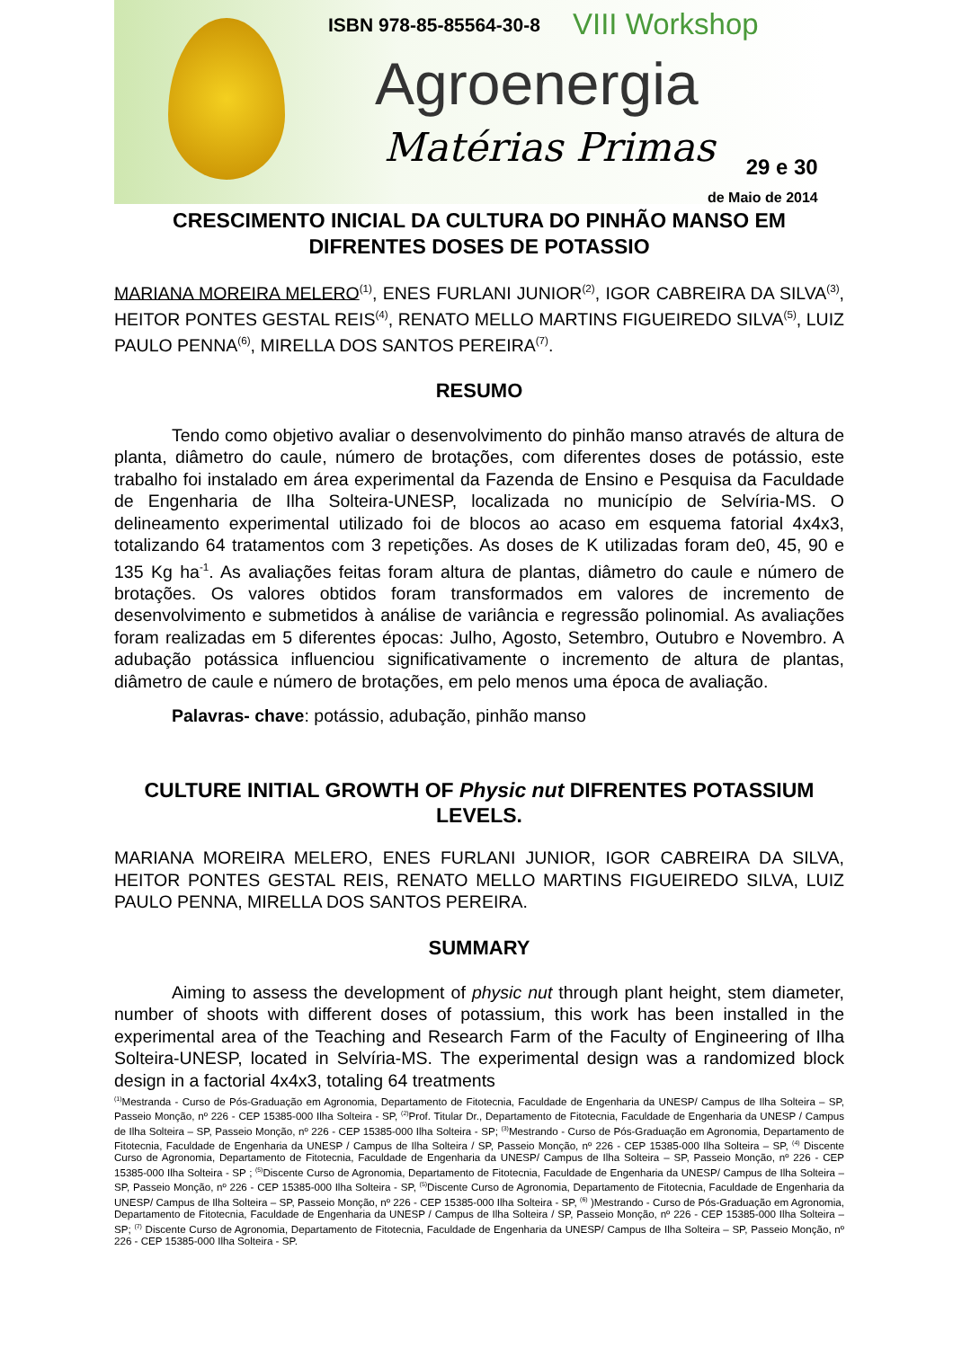ISBN 978-85-85564-30-8 VIII Workshop
Agroenergia
Matérias Primas
29 e 30
de Maio de 2014
CRESCIMENTO INICIAL DA CULTURA DO PINHÃO MANSO EM DIFRENTES DOSES DE POTASSIO
MARIANA MOREIRA MELERO<sup>(1)</sup>, ENES FURLANI JUNIOR<sup>(2)</sup>, IGOR CABREIRA DA SILVA<sup>(3)</sup>, HEITOR PONTES GESTAL REIS<sup>(4)</sup>, RENATO MELLO MARTINS FIGUEIREDO SILVA<sup>(5)</sup>, LUIZ PAULO PENNA<sup>(6)</sup>, MIRELLA DOS SANTOS PEREIRA<sup>(7)</sup>.
RESUMO
Tendo como objetivo avaliar o desenvolvimento do pinhão manso através de altura de planta, diâmetro do caule, número de brotações, com diferentes doses de potássio, este trabalho foi instalado em área experimental da Fazenda de Ensino e Pesquisa da Faculdade de Engenharia de Ilha Solteira-UNESP, localizada no município de Selvíria-MS. O delineamento experimental utilizado foi de blocos ao acaso em esquema fatorial 4x4x3, totalizando 64 tratamentos com 3 repetições. As doses de K utilizadas foram de0, 45, 90 e 135 Kg ha<sup>-1</sup>. As avaliações feitas foram altura de plantas, diâmetro do caule e número de brotações. Os valores obtidos foram transformados em valores de incremento de desenvolvimento e submetidos à análise de variância e regressão polinomial. As avaliações foram realizadas em 5 diferentes épocas: Julho, Agosto, Setembro, Outubro e Novembro. A adubação potássica influenciou significativamente o incremento de altura de plantas, diâmetro de caule e número de brotações, em pelo menos uma época de avaliação.
Palavras- chave: potássio, adubação, pinhão manso
CULTURE INITIAL GROWTH OF Physic nut DIFRENTES POTASSIUM LEVELS.
MARIANA MOREIRA MELERO, ENES FURLANI JUNIOR, IGOR CABREIRA DA SILVA, HEITOR PONTES GESTAL REIS, RENATO MELLO MARTINS FIGUEIREDO SILVA, LUIZ PAULO PENNA, MIRELLA DOS SANTOS PEREIRA.
SUMMARY
Aiming to assess the development of physic nut through plant height, stem diameter, number of shoots with different doses of potassium, this work has been installed in the experimental area of the Teaching and Research Farm of the Faculty of Engineering of Ilha Solteira-UNESP, located in Selvíria-MS. The experimental design was a randomized block design in a factorial 4x4x3, totaling 64 treatments
<sup>(1)</sup> Mestranda - Curso de Pós-Graduação em Agronomia, Departamento de Fitotecnia, Faculdade de Engenharia da UNESP/ Campus de Ilha Solteira – SP, Passeio Monção, nº 226 - CEP 15385-000 Ilha Solteira - SP, <sup>(2)</sup>Prof. Titular Dr., Departamento de Fitotecnia, Faculdade de Engenharia da UNESP / Campus de Ilha Solteira – SP, Passeio Monção, nº 226 - CEP 15385-000 Ilha Solteira - SP; <sup>(3)</sup>Mestrando - Curso de Pós-Graduação em Agronomia, Departamento de Fitotecnia, Faculdade de Engenharia da UNESP / Campus de Ilha Solteira / SP, Passeio Monção, nº 226 - CEP 15385-000 Ilha Solteira – SP, <sup>(4)</sup> Discente Curso de Agronomia, Departamento de Fitotecnia, Faculdade de Engenharia da UNESP/ Campus de Ilha Solteira – SP, Passeio Monção, nº 226 - CEP 15385-000 Ilha Solteira - SP ; <sup>(5)</sup>Discente Curso de Agronomia, Departamento de Fitotecnia, Faculdade de Engenharia da UNESP/ Campus de Ilha Solteira – SP, Passeio Monção, nº 226 - CEP 15385-000 Ilha Solteira - SP, <sup>(5)</sup>Discente Curso de Agronomia, Departamento de Fitotecnia, Faculdade de Engenharia da UNESP/ Campus de Ilha Solteira – SP, Passeio Monção, nº 226 - CEP 15385-000 Ilha Solteira - SP, <sup>(6)</sup> )Mestrando - Curso de Pós-Graduação em Agronomia, Departamento de Fitotecnia, Faculdade de Engenharia da UNESP / Campus de Ilha Solteira / SP, Passeio Monção, nº 226 - CEP 15385-000 Ilha Solteira – SP; <sup>(7)</sup> Discente Curso de Agronomia, Departamento de Fitotecnia, Faculdade de Engenharia da UNESP/ Campus de Ilha Solteira – SP, Passeio Monção, nº 226 - CEP 15385-000 Ilha Solteira - SP.